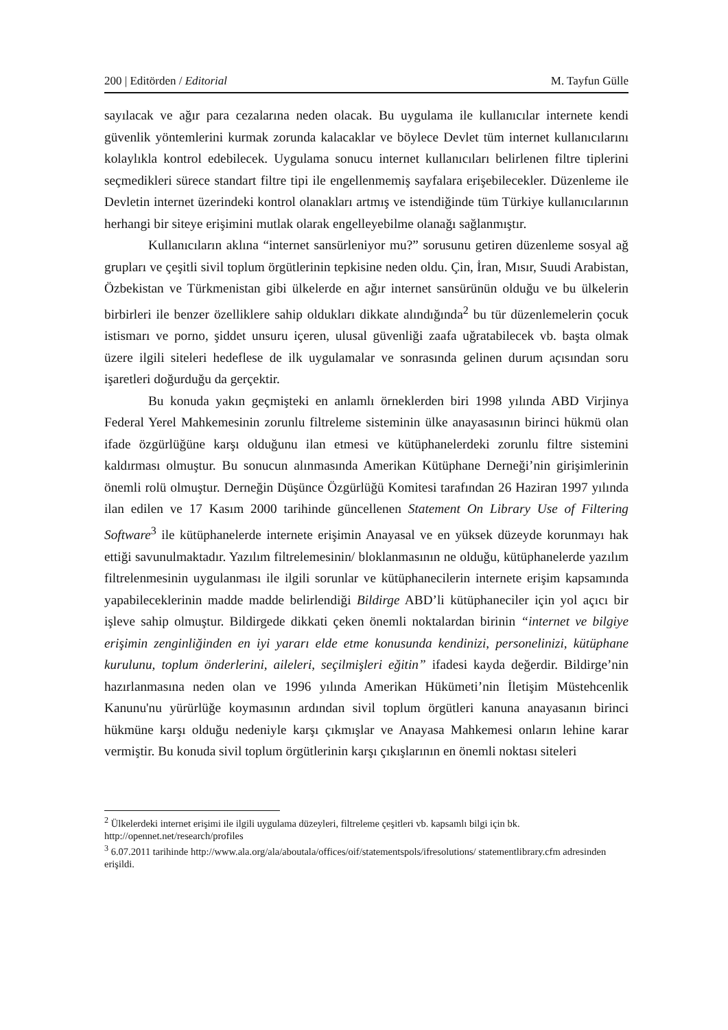200 | Editörden / Editorial M. Tayfun Gülle
sayılacak ve ağır para cezalarına neden olacak. Bu uygulama ile kullanıcılar internete kendi güvenlik yöntemlerini kurmak zorunda kalacaklar ve böylece Devlet tüm internet kullanıcılarını kolaylıkla kontrol edebilecek. Uygulama sonucu internet kullanıcıları belirlenen filtre tiplerini seçmedikleri sürece standart filtre tipi ile engellenmemiş sayfalara erişebilecekler. Düzenleme ile Devletin internet üzerindeki kontrol olanakları artmış ve istendiğinde tüm Türkiye kullanıcılarının herhangi bir siteye erişimini mutlak olarak engelleyebilme olanağı sağlanmıştır.
Kullanıcıların aklına “internet sansürleniyor mu?” sorusunu getiren düzenleme sosyal ağ grupları ve çeşitli sivil toplum örgütlerinin tepkisine neden oldu. Çin, İran, Mısır, Suudi Arabistan, Özbekistan ve Türkmenistan gibi ülkelerde en ağır internet sansürünün olduğu ve bu ülkelerin birbirleri ile benzer özelliklere sahip oldukları dikkate alındığında<sup>2</sup> bu tür düzenlemelerin çocuk istismarı ve porno, şiddet unsuru içeren, ulusal güvenliği zaafa uğratabilecek vb. başta olmak üzere ilgili siteleri hedeflese de ilk uygulamalar ve sonrasında gelinen durum açısından soru işaretleri doğurduğu da gerçektir.
Bu konuda yakın geçmişteki en anlamlı örneklerden biri 1998 yılında ABD Virjinya Federal Yerel Mahkemesinin zorunlu filtreleme sisteminin ülke anayasasının birinci hükmü olan ifade özgürlüğüne karşı olduğunu ilan etmesi ve kütüphanelerdeki zorunlu filtre sistemini kaldırması olmuştur. Bu sonucun alınmasında Amerikan Kütüphane Derneği’nin girişimlerinin önemli rolü olmuştur. Derneğin Düşünce Özgürlüğü Komitesi tarafından 26 Haziran 1997 yılında ilan edilen ve 17 Kasım 2000 tarihinde güncellenen Statement On Library Use of Filtering Software<sup>3</sup> ile kütüphanelerde internete erişimin Anayasal ve en yüksek düzeyde korunmayı hak ettiği savunulmaktadır. Yazılım filtrelemesinin/ bloklanmasının ne olduğu, kütüphanelerde yazılım filtrelenmesinin uygulanması ile ilgili sorunlar ve kütüphanecilerin internete erişim kapsamında yapabileceklerinin madde madde belirlendiği Bildirge ABD’li kütüphaneciler için yol açıcı bir işleve sahip olmuştur. Bildirgede dikkati çeken önemli noktalardan birinin “internet ve bilgiye erişimin zenginliğinden en iyi yararı elde etme konusunda kendinizi, personelinizi, kütüphane kurulunu, toplum önderlerini, aileleri, seçilmişleri eğitin” ifadesi kayda değerdir. Bildirge’nin hazırlanmasına neden olan ve 1996 yılında Amerikan Hükümeti’nin İletişim Müstehcenlik Kanunu'nu yürürlüğe koymasının ardından sivil toplum örgütleri kanuna anayasanın birinci hükmüne karşı olduğu nedeniyle karşı çıkmışlar ve Anayasa Mahkemesi onların lehine karar vermiştir. Bu konuda sivil toplum örgütlerinin karşı çıkışlarının en önemli noktası siteleri
<sup>2</sup> Ülkelerdeki internet erişimi ile ilgili uygulama düzeyleri, filtreleme çeşitleri vb. kapsamlı bilgi için bk. http://opennet.net/research/profiles
<sup>3</sup> 6.07.2011 tarihinde http://www.ala.org/ala/aboutala/offices/oif/statementspols/ifresolutions/ statementlibrary.cfm adresinden erişildi.